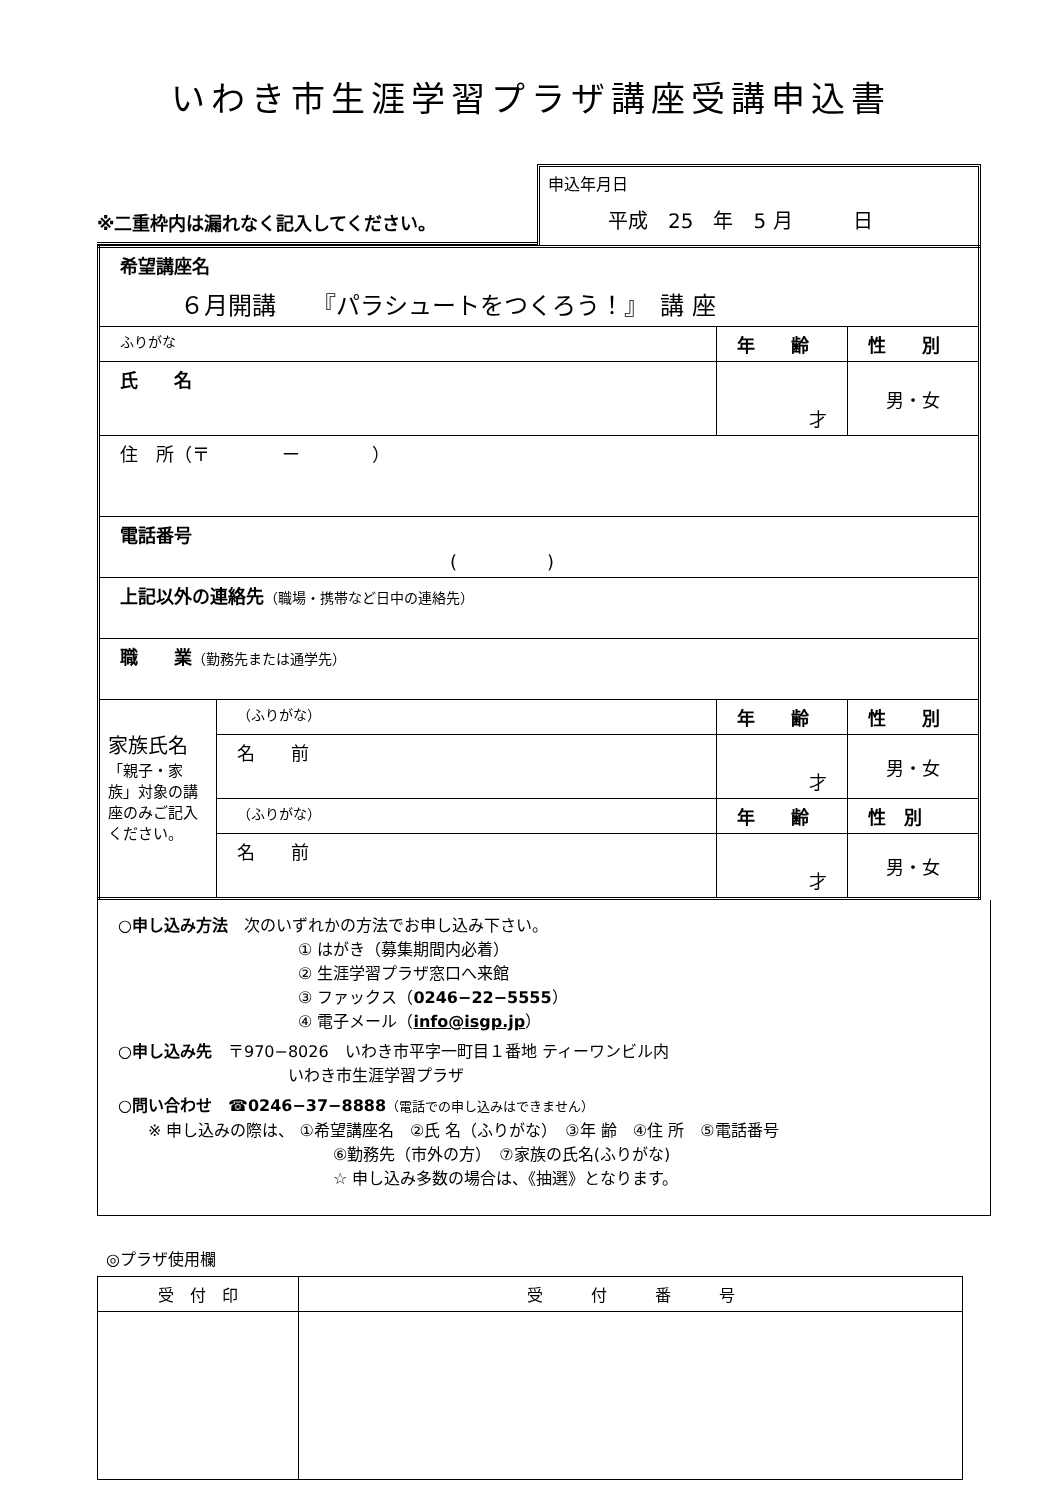いわき市生涯学習プラザ講座受講申込書
※二重枠内は漏れなく記入してください。
申込年月日
平成　25　年　5 月　　　日
| 希望講座名 ６月開講 『パラシュートをつくろう！』 講 座 | | | |
| ふりがな | | 年 齢 | 性 別 |
| 氏 名 | | 才 | 男・女 |
| 住 所（〒 ー ） | | | |
| 電話番号 ( ) | | | |
| 上記以外の連絡先 （職場・携帯など日中の連絡先） | | | |
| 職 業 （勤務先または通学先） | | | |
| 家族氏名 「親子・家族」対象の講座のみご記入ください。 | （ふりがな） | 年 齢 | 性 別 |
| | 名 前 | 才 | 男・女 |
| | （ふりがな） | 年 齢 | 性 別 |
| | 名 前 | 才 | 男・女 |
○申し込み方法　次のいずれかの方法でお申し込み下さい。
① はがき（募集期間内必着）
② 生涯学習プラザ窓口へ来館
③ ファックス（0246−22−5555）
④ 電子メール（info@isgp.jp）
○申し込み先　〒970−8026　いわき市平字一町目１番地 ティーワンビル内
いわき市生涯学習プラザ
○問い合わせ　☎0246−37−8888（電話での申し込みはできません）
※ 申し込みの際は、 ①希望講座名　②氏 名（ふりがな）　③年 齢　④住 所　⑤電話番号
⑥勤務先（市外の方）　⑦家族の氏名(ふりがな)
☆ 申し込み多数の場合は、《抽選》となります。
◎プラザ使用欄
| 受 付 印 | 受 付 番 号 |
| --- | --- |